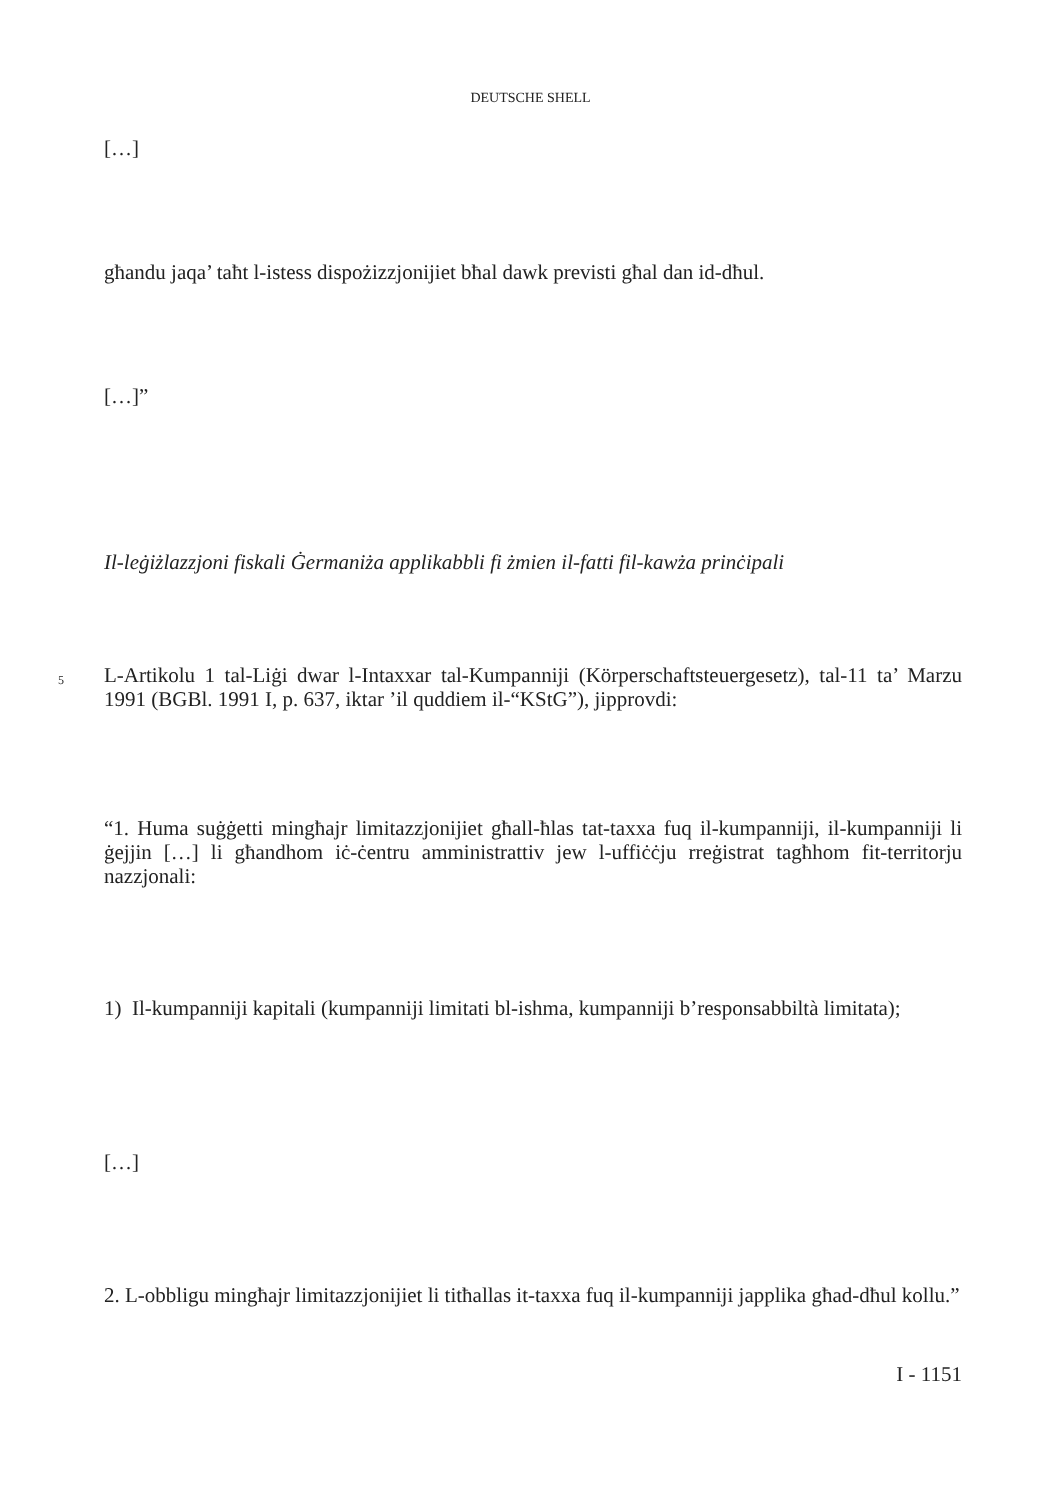DEUTSCHE SHELL
[…]
għandu jaqa’ taħt l-istess dispożizzjonijiet bħal dawk previsti għal dan id-dħul.
[…]”
Il-leġiżlazzjoni fiskali Ġermaniża applikabbli fi żmien il-fatti fil-kawża prinċipali
5
L-Artikolu 1 tal-Liġi dwar l-Intaxxar tal-Kumpanniji (Körperschaftsteuergesetz), tal-11 ta’ Marzu 1991 (BGBl. 1991 I, p. 637, iktar ’il quddiem il-“KStG”), jipprovdi:
“1. Huma suġġetti mingħajr limitazzjonijiet għall-ħlas tat-taxxa fuq il-kumpanniji, il-kumpanniji li ġejjin […] li għandhom iċ-ċentru amministrattiv jew l-uffiċċju rreġistrat tagħhom fit-territorju nazzjonali:
1) Il-kumpanniji kapitali (kumpanniji limitati bl-ishma, kumpanniji b’responsabbiltà limitata);
[…]
2. L-obbligu mingħajr limitazzjonijiet li titħallas it-taxxa fuq il-kumpanniji japplika għad-dħul kollu.”
I - 1151